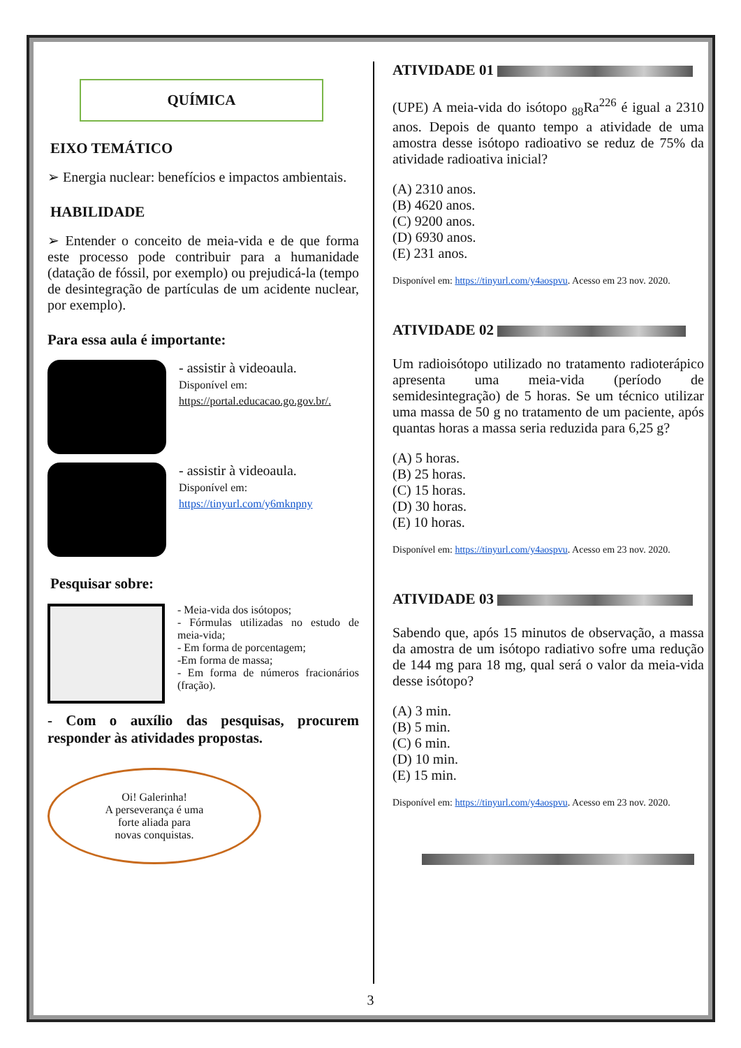QUÍMICA
EIXO TEMÁTICO
➢ Energia nuclear: benefícios e impactos ambientais.
HABILIDADE
➢ Entender o conceito de meia-vida e de que forma este processo pode contribuir para a humanidade (datação de fóssil, por exemplo) ou prejudicá-la (tempo de desintegração de partículas de um acidente nuclear, por exemplo).
Para essa aula é importante:
- assistir à videoaula.
Disponível em:
https://portal.educacao.go.gov.br/.
- assistir à videoaula.
Disponível em:
https://tinyurl.com/y6mknpny
Pesquisar sobre:
- Meia-vida dos isótopos;
- Fórmulas utilizadas no estudo de meia-vida;
- Em forma de porcentagem;
-Em forma de massa;
- Em forma de números fracionários (fração).
- Com o auxílio das pesquisas, procurem responder às atividades propostas.
Oi! Galerinha!
A perseverança é uma
forte aliada para
novas conquistas.
ATIVIDADE 01
(UPE) A meia-vida do isótopo <sub>88</sub>Ra<sup>226</sup> é igual a 2310 anos. Depois de quanto tempo a atividade de uma amostra desse isótopo radioativo se reduz de 75% da atividade radioativa inicial?
(A) 2310 anos.
(B) 4620 anos.
(C) 9200 anos.
(D) 6930 anos.
(E) 231 anos.
Disponível em: https://tinyurl.com/y4aospvu. Acesso em 23 nov. 2020.
ATIVIDADE 02
Um radioisótopo utilizado no tratamento radioterápico apresenta uma meia-vida (período de semidesintegração) de 5 horas. Se um técnico utilizar uma massa de 50 g no tratamento de um paciente, após quantas horas a massa seria reduzida para 6,25 g?
(A) 5 horas.
(B) 25 horas.
(C) 15 horas.
(D) 30 horas.
(E) 10 horas.
Disponível em: https://tinyurl.com/y4aospvu. Acesso em 23 nov. 2020.
ATIVIDADE 03
Sabendo que, após 15 minutos de observação, a massa da amostra de um isótopo radiativo sofre uma redução de 144 mg para 18 mg, qual será o valor da meia-vida desse isótopo?
(A) 3 min.
(B) 5 min.
(C) 6 min.
(D) 10 min.
(E) 15 min.
Disponível em: https://tinyurl.com/y4aospvu. Acesso em 23 nov. 2020.
3